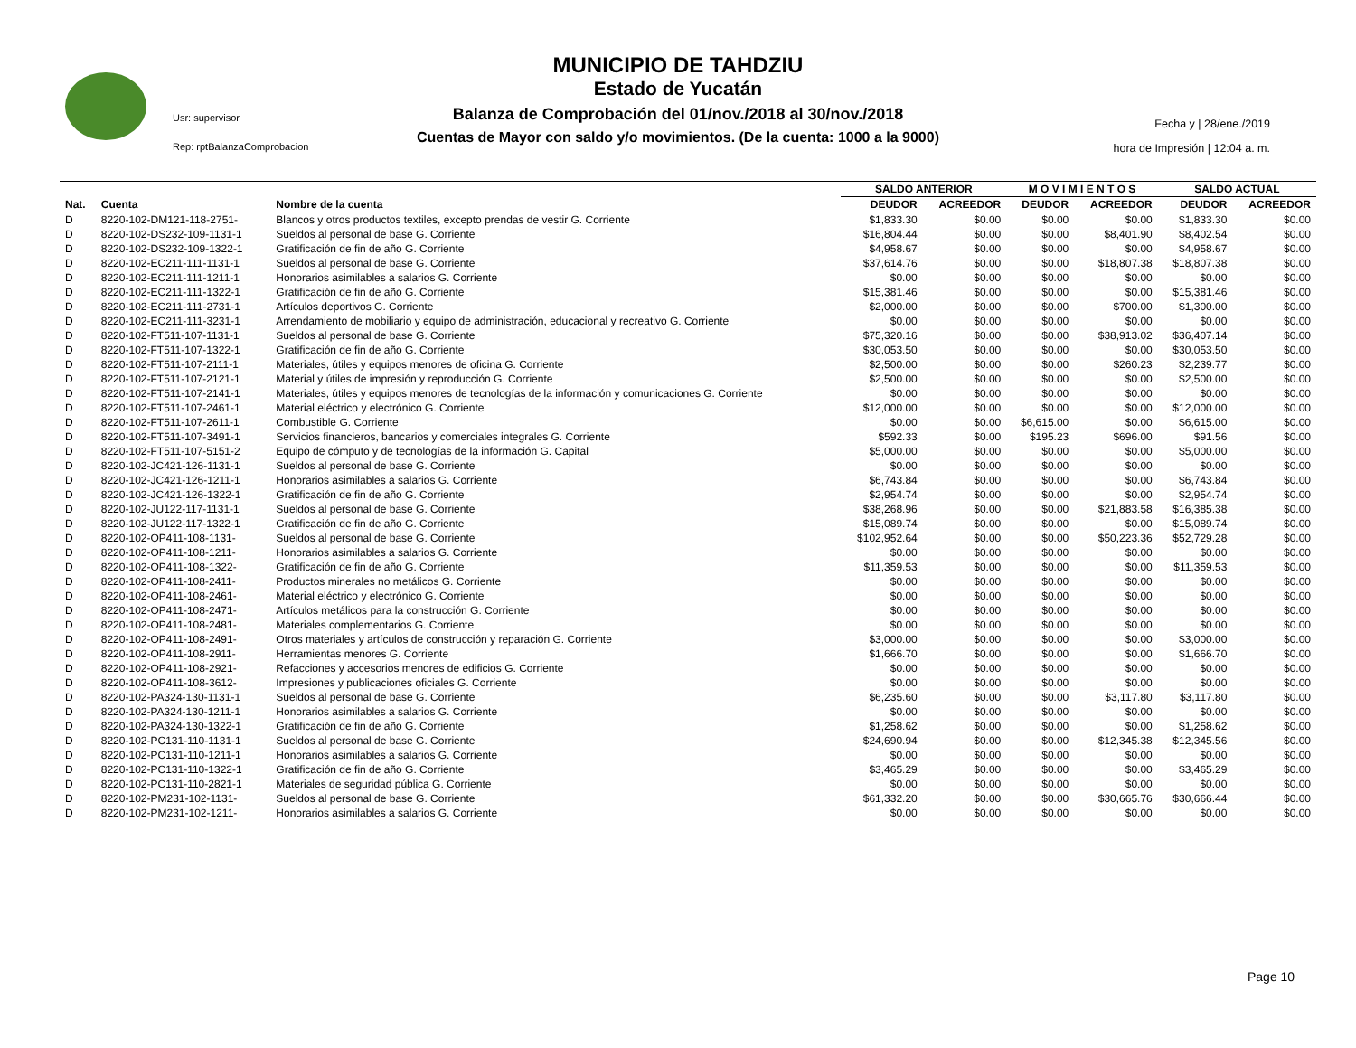MUNICIPIO DE TAHDZIU
Estado de Yucatán
Balanza de Comprobación del 01/nov./2018 al 30/nov./2018
Cuentas de Mayor con saldo y/o movimientos. (De la cuenta: 1000 a la 9000)
Usr: supervisor
Rep: rptBalanzaComprobacion
Fecha y | 28/ene./2019
hora de Impresión | 12:04 a. m.
| | | | SALDO ANTERIOR | | M O V I M I E N T O S | | SALDO ACTUAL | |
| --- | --- | --- | --- | --- | --- | --- | --- | --- |
| Nat. | Cuenta | Nombre de la cuenta | DEUDOR | ACREEDOR | DEUDOR | ACREEDOR | DEUDOR | ACREEDOR |
| D | 8220-102-DM121-118-2751- | Blancos y otros productos textiles, excepto prendas de vestir G. Corriente | $1,833.30 | $0.00 | $0.00 | $0.00 | $1,833.30 | $0.00 |
| D | 8220-102-DS232-109-1131-1 | Sueldos al personal de base G. Corriente | $16,804.44 | $0.00 | $0.00 | $8,401.90 | $8,402.54 | $0.00 |
| D | 8220-102-DS232-109-1322-1 | Gratificación de fin de año G. Corriente | $4,958.67 | $0.00 | $0.00 | $0.00 | $4,958.67 | $0.00 |
| D | 8220-102-EC211-111-1131-1 | Sueldos al personal de base G. Corriente | $37,614.76 | $0.00 | $0.00 | $18,807.38 | $18,807.38 | $0.00 |
| D | 8220-102-EC211-111-1211-1 | Honorarios asimilables a salarios G. Corriente | $0.00 | $0.00 | $0.00 | $0.00 | $0.00 | $0.00 |
| D | 8220-102-EC211-111-1322-1 | Gratificación de fin de año G. Corriente | $15,381.46 | $0.00 | $0.00 | $0.00 | $15,381.46 | $0.00 |
| D | 8220-102-EC211-111-2731-1 | Artículos deportivos G. Corriente | $2,000.00 | $0.00 | $0.00 | $700.00 | $1,300.00 | $0.00 |
| D | 8220-102-EC211-111-3231-1 | Arrendamiento de mobiliario y equipo de administración, educacional y recreativo G. Corriente | $0.00 | $0.00 | $0.00 | $0.00 | $0.00 | $0.00 |
| D | 8220-102-FT511-107-1131-1 | Sueldos al personal de base G. Corriente | $75,320.16 | $0.00 | $0.00 | $38,913.02 | $36,407.14 | $0.00 |
| D | 8220-102-FT511-107-1322-1 | Gratificación de fin de año G. Corriente | $30,053.50 | $0.00 | $0.00 | $0.00 | $30,053.50 | $0.00 |
| D | 8220-102-FT511-107-2111-1 | Materiales, útiles y equipos menores de oficina G. Corriente | $2,500.00 | $0.00 | $0.00 | $260.23 | $2,239.77 | $0.00 |
| D | 8220-102-FT511-107-2121-1 | Material y útiles de impresión y reproducción G. Corriente | $2,500.00 | $0.00 | $0.00 | $0.00 | $2,500.00 | $0.00 |
| D | 8220-102-FT511-107-2141-1 | Materiales, útiles y equipos menores de tecnologías de la información y comunicaciones G. Corriente | $0.00 | $0.00 | $0.00 | $0.00 | $0.00 | $0.00 |
| D | 8220-102-FT511-107-2461-1 | Material eléctrico y electrónico G. Corriente | $12,000.00 | $0.00 | $0.00 | $0.00 | $12,000.00 | $0.00 |
| D | 8220-102-FT511-107-2611-1 | Combustible G. Corriente | $0.00 | $0.00 | $6,615.00 | $0.00 | $6,615.00 | $0.00 |
| D | 8220-102-FT511-107-3491-1 | Servicios financieros, bancarios y comerciales integrales G. Corriente | $592.33 | $0.00 | $195.23 | $696.00 | $91.56 | $0.00 |
| D | 8220-102-FT511-107-5151-2 | Equipo de cómputo y de tecnologías de la información G. Capital | $5,000.00 | $0.00 | $0.00 | $0.00 | $5,000.00 | $0.00 |
| D | 8220-102-JC421-126-1131-1 | Sueldos al personal de base G. Corriente | $0.00 | $0.00 | $0.00 | $0.00 | $0.00 | $0.00 |
| D | 8220-102-JC421-126-1211-1 | Honorarios asimilables a salarios G. Corriente | $6,743.84 | $0.00 | $0.00 | $0.00 | $6,743.84 | $0.00 |
| D | 8220-102-JC421-126-1322-1 | Gratificación de fin de año G. Corriente | $2,954.74 | $0.00 | $0.00 | $0.00 | $2,954.74 | $0.00 |
| D | 8220-102-JU122-117-1131-1 | Sueldos al personal de base G. Corriente | $38,268.96 | $0.00 | $0.00 | $21,883.58 | $16,385.38 | $0.00 |
| D | 8220-102-JU122-117-1322-1 | Gratificación de fin de año G. Corriente | $15,089.74 | $0.00 | $0.00 | $0.00 | $15,089.74 | $0.00 |
| D | 8220-102-OP411-108-1131- | Sueldos al personal de base G. Corriente | $102,952.64 | $0.00 | $0.00 | $50,223.36 | $52,729.28 | $0.00 |
| D | 8220-102-OP411-108-1211- | Honorarios asimilables a salarios G. Corriente | $0.00 | $0.00 | $0.00 | $0.00 | $0.00 | $0.00 |
| D | 8220-102-OP411-108-1322- | Gratificación de fin de año G. Corriente | $11,359.53 | $0.00 | $0.00 | $0.00 | $11,359.53 | $0.00 |
| D | 8220-102-OP411-108-2411- | Productos minerales no metálicos G. Corriente | $0.00 | $0.00 | $0.00 | $0.00 | $0.00 | $0.00 |
| D | 8220-102-OP411-108-2461- | Material eléctrico y electrónico G. Corriente | $0.00 | $0.00 | $0.00 | $0.00 | $0.00 | $0.00 |
| D | 8220-102-OP411-108-2471- | Artículos metálicos para la construcción G. Corriente | $0.00 | $0.00 | $0.00 | $0.00 | $0.00 | $0.00 |
| D | 8220-102-OP411-108-2481- | Materiales complementarios G. Corriente | $0.00 | $0.00 | $0.00 | $0.00 | $0.00 | $0.00 |
| D | 8220-102-OP411-108-2491- | Otros materiales y artículos de construcción y reparación G. Corriente | $3,000.00 | $0.00 | $0.00 | $0.00 | $3,000.00 | $0.00 |
| D | 8220-102-OP411-108-2911- | Herramientas menores G. Corriente | $1,666.70 | $0.00 | $0.00 | $0.00 | $1,666.70 | $0.00 |
| D | 8220-102-OP411-108-2921- | Refacciones y accesorios menores de edificios G. Corriente | $0.00 | $0.00 | $0.00 | $0.00 | $0.00 | $0.00 |
| D | 8220-102-OP411-108-3612- | Impresiones y publicaciones oficiales G. Corriente | $0.00 | $0.00 | $0.00 | $0.00 | $0.00 | $0.00 |
| D | 8220-102-PA324-130-1131-1 | Sueldos al personal de base G. Corriente | $6,235.60 | $0.00 | $0.00 | $3,117.80 | $3,117.80 | $0.00 |
| D | 8220-102-PA324-130-1211-1 | Honorarios asimilables a salarios G. Corriente | $0.00 | $0.00 | $0.00 | $0.00 | $0.00 | $0.00 |
| D | 8220-102-PA324-130-1322-1 | Gratificación de fin de año G. Corriente | $1,258.62 | $0.00 | $0.00 | $0.00 | $1,258.62 | $0.00 |
| D | 8220-102-PC131-110-1131-1 | Sueldos al personal de base G. Corriente | $24,690.94 | $0.00 | $0.00 | $12,345.38 | $12,345.56 | $0.00 |
| D | 8220-102-PC131-110-1211-1 | Honorarios asimilables a salarios G. Corriente | $0.00 | $0.00 | $0.00 | $0.00 | $0.00 | $0.00 |
| D | 8220-102-PC131-110-1322-1 | Gratificación de fin de año G. Corriente | $3,465.29 | $0.00 | $0.00 | $0.00 | $3,465.29 | $0.00 |
| D | 8220-102-PC131-110-2821-1 | Materiales de seguridad pública G. Corriente | $0.00 | $0.00 | $0.00 | $0.00 | $0.00 | $0.00 |
| D | 8220-102-PM231-102-1131- | Sueldos al personal de base G. Corriente | $61,332.20 | $0.00 | $0.00 | $30,665.76 | $30,666.44 | $0.00 |
| D | 8220-102-PM231-102-1211- | Honorarios asimilables a salarios G. Corriente | $0.00 | $0.00 | $0.00 | $0.00 | $0.00 | $0.00 |
Page 10